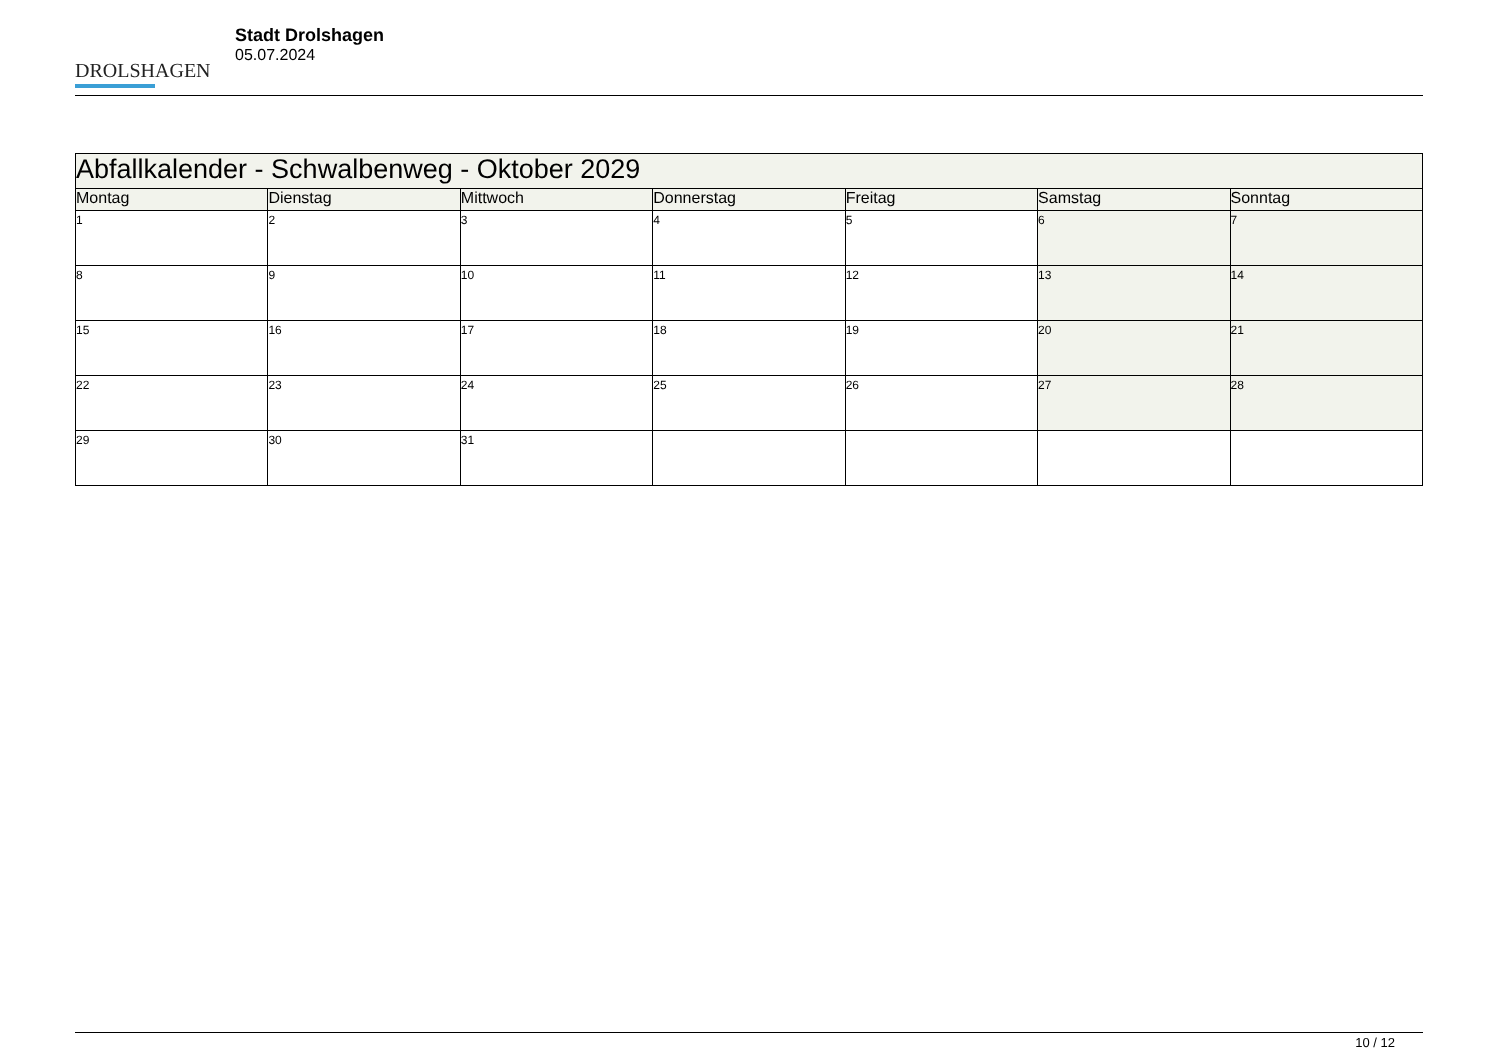DROLSHAGEN
Stadt Drolshagen
05.07.2024
| Abfallkalender - Schwalbenweg - Oktober 2029 | | | | | | |
| --- | --- | --- | --- | --- | --- | --- |
| Montag | Dienstag | Mittwoch | Donnerstag | Freitag | Samstag | Sonntag |
| 1 | 2 | 3 | 4 | 5 | 6 | 7 |
| 8 | 9 | 10 | 11 | 12 | 13 | 14 |
| 15 | 16 | 17 | 18 | 19 | 20 | 21 |
| 22 | 23 | 24 | 25 | 26 | 27 | 28 |
| 29 | 30 | 31 | | | | |
10 / 12